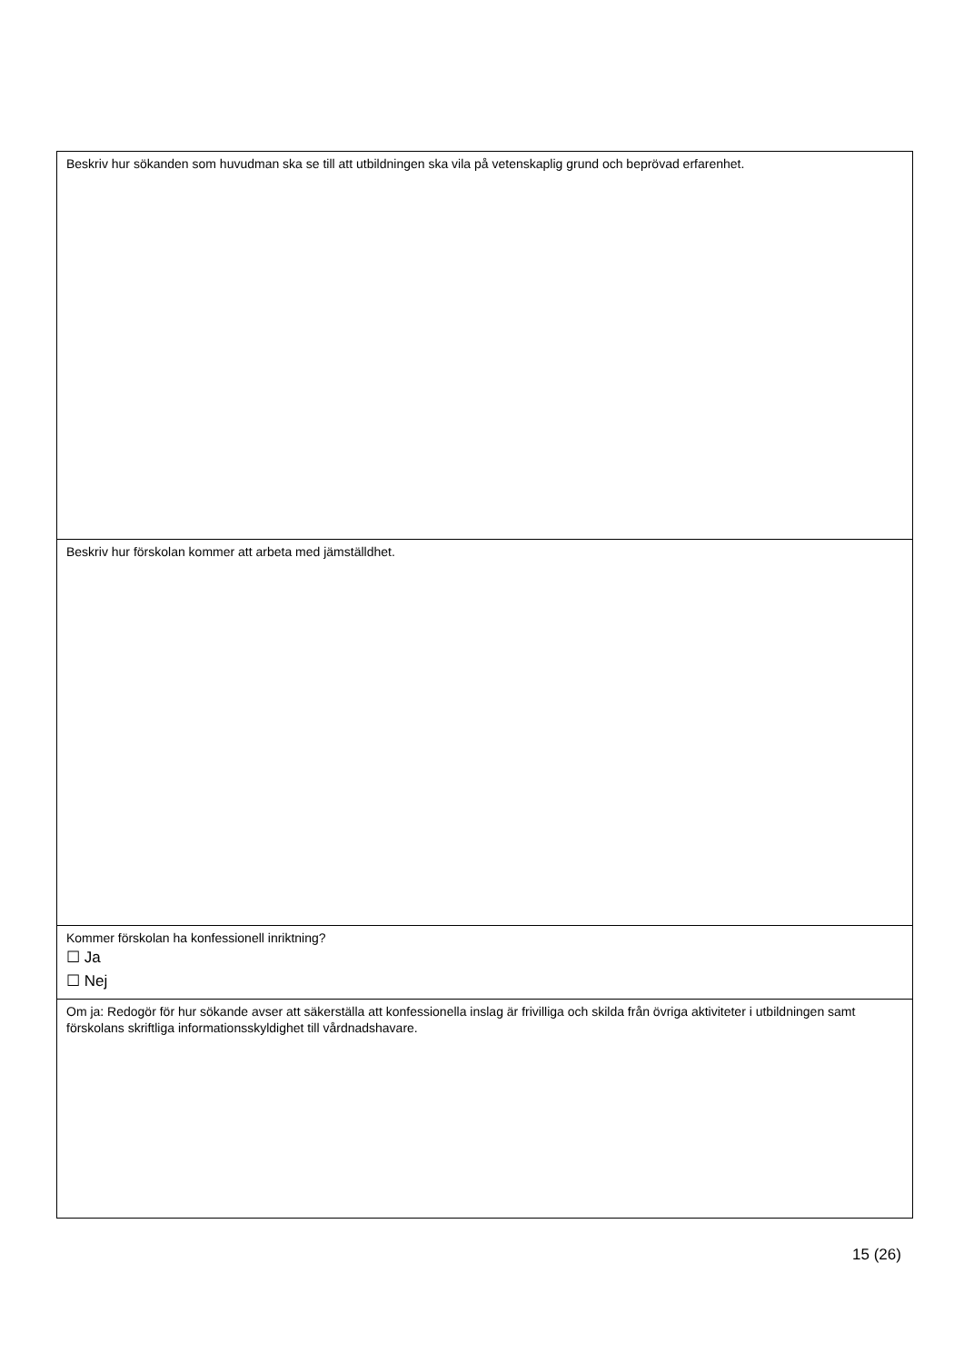| Beskriv hur sökanden som huvudman ska se till att utbildningen ska vila på vetenskaplig grund och beprövad erfarenhet. |
| Beskriv hur förskolan kommer att arbeta med jämställdhet. |
| Kommer förskolan ha konfessionell inriktning? ☐ Ja ☐ Nej |
| Om ja: Redogör för hur sökande avser att säkerställa att konfessionella inslag är frivilliga och skilda från övriga aktiviteter i utbildningen samt förskolans skriftliga informationsskyldighet till vårdnadshavare. |
15 (26)